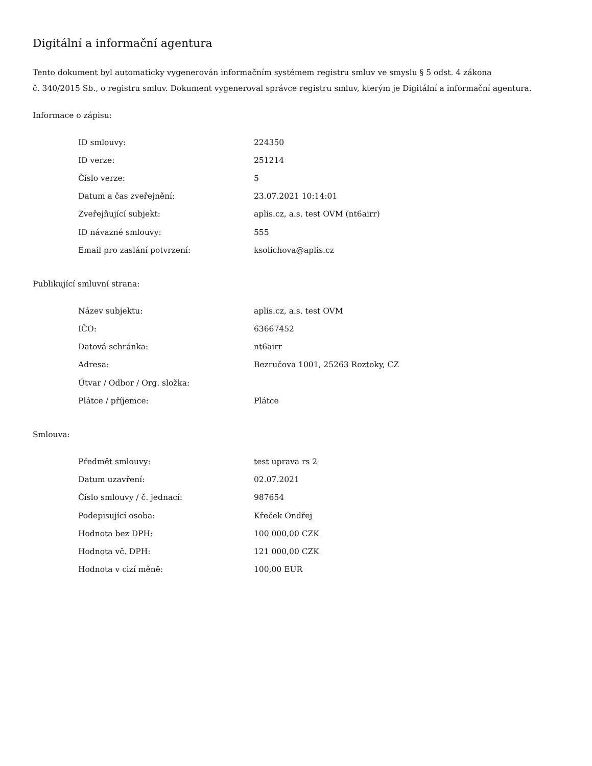Digitální a informační agentura
Tento dokument byl automaticky vygenerován informačním systémem registru smluv ve smyslu § 5 odst. 4 zákona
č. 340/2015 Sb., o registru smluv. Dokument vygeneroval správce registru smluv, kterým je Digitální a informační agentura.
Informace o zápisu:
| ID smlouvy: | 224350 |
| ID verze: | 251214 |
| Číslo verze: | 5 |
| Datum a čas zveřejnění: | 23.07.2021 10:14:01 |
| Zveřejňující subjekt: | aplis.cz, a.s. test OVM (nt6airr) |
| ID návazné smlouvy: | 555 |
| Email pro zaslání potvrzení: | ksolichova@aplis.cz |
Publikující smluvní strana:
| Název subjektu: | aplis.cz, a.s. test OVM |
| IČO: | 63667452 |
| Datová schránka: | nt6airr |
| Adresa: | Bezručova 1001, 25263 Roztoky, CZ |
| Útvar / Odbor / Org. složka: | |
| Plátce / příjemce: | Plátce |
Smlouva:
| Předmět smlouvy: | test uprava rs 2 |
| Datum uzavření: | 02.07.2021 |
| Číslo smlouvy / č. jednací: | 987654 |
| Podepisující osoba: | Křeček Ondřej |
| Hodnota bez DPH: | 100 000,00 CZK |
| Hodnota vč. DPH: | 121 000,00 CZK |
| Hodnota v cizí měně: | 100,00 EUR |